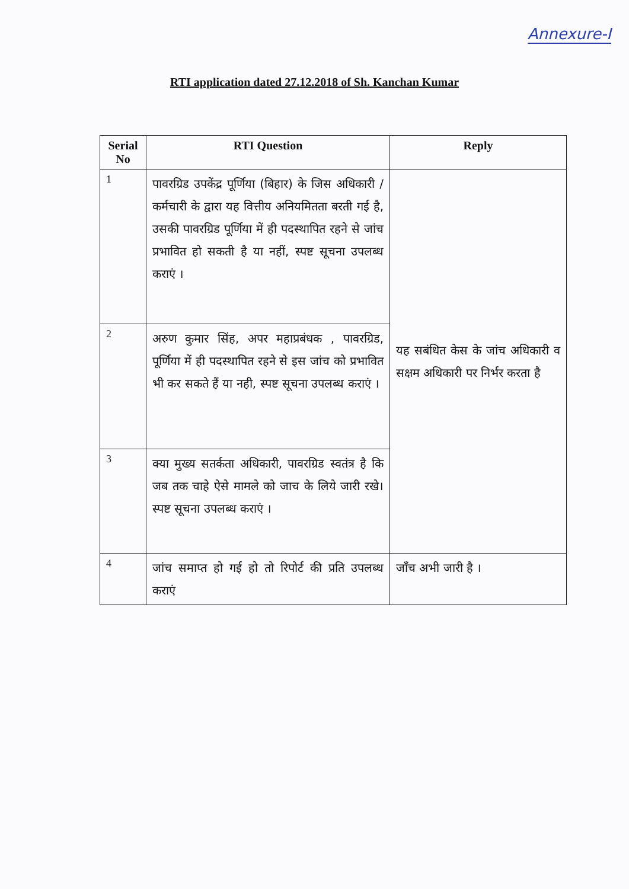Annexure-I
RTI application dated 27.12.2018 of Sh. Kanchan Kumar
| Serial No | RTI Question | Reply |
| --- | --- | --- |
| 1 | पावरग्रिड उपकेंद्र पूर्णिया (बिहार) के जिस अधिकारी /कर्मचारी के द्वारा यह वित्तीय अनियमितता बरती गई है, उसकी पावरग्रिड पूर्णिया में ही पदस्थापित रहने से जांच प्रभावित हो सकती है या नहीं, स्पष्ट सूचना उपलब्ध कराएं । | यह सबंधित केस के जांच अधिकारी व सक्षम अधिकारी पर निर्भर करता है |
| 2 | अरुण कुमार सिंह, अपर महाप्रबंधक , पावरग्रिड, पूर्णिया में ही पदस्थापित रहने से इस जांच को प्रभावित भी कर सकते हैं या नही, स्पष्ट सूचना उपलब्ध कराएं । | |
| 3 | क्या मुख्य सतर्कता अधिकारी, पावरग्रिड स्वतंत्र है कि जब तक चाहे ऐसे मामले को जाच के लिये जारी रखे। स्पष्ट सूचना उपलब्ध कराएं । | |
| 4 | जांच समाप्त हो गई हो तो रिपोर्ट की प्रति उपलब्ध कराएं | जाँच अभी जारी है । |
​